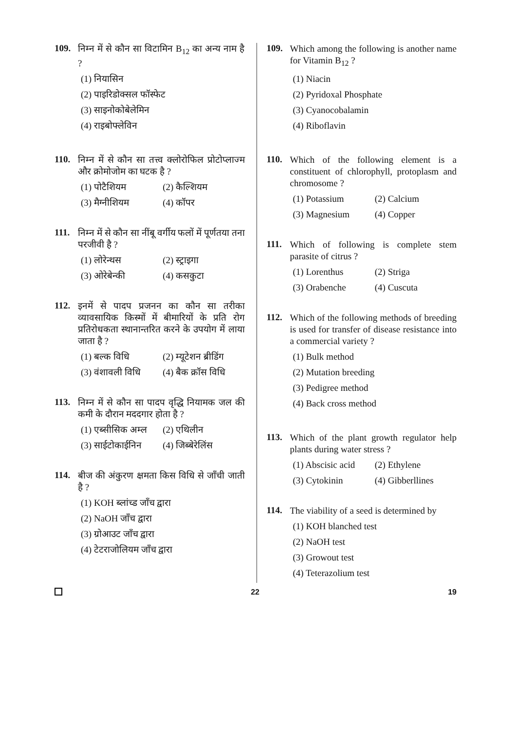109.
निम्न में से कौन सा विटामिन B<sub>12</sub> का अन्य नाम है ?
(1) नियासिन
(2) पाइरिडोक्सल फॉस्फेट
(3) साइनोकोबेलेमिन
(4) राइबोफ्लेविन
110.
निम्न में से कौन सा तत्त्व क्लोरोफिल प्रोटोप्लाज्म और क्रोमोजोम का घटक है ?
(1) पोटैशियम
(2) कैल्शियम
(3) मैग्नीशियम
(4) कॉपर
111.
निम्न में से कौन सा नींबू वर्गीय फलों में पूर्णतया तना परजीवी है ?
(1) लोरेन्थस
(2) स्ट्राइगा
(3) ओरेबेन्की
(4) कसकुटा
112.
इनमें से पादप प्रजनन का कौन सा तरीका व्यावसायिक किस्मों में बीमारियों के प्रति रोग प्रतिरोधकता स्थानान्तरित करने के उपयोग में लाया जाता है ?
(1) बल्क विधि
(2) म्यूटेशन ब्रीडिंग
(3) वंशावली विधि
(4) बैक क्रॉस विधि
113.
निम्न में से कौन सा पादप वृद्धि नियामक जल की कमी के दौरान मददगार होता है ?
(1) एब्सीसिक अम्ल
(2) एथिलीन
(3) साईटोकाईनिन
(4) जिब्बेरेलिंस
114.
बीज की अंकुरण क्षमता किस विधि से जाँची जाती है ?
(1) KOH ब्लांच्ड जाँच द्वारा
(2) NaOH जाँच द्वारा
(3) ग्रोआउट जाँच द्वारा
(4) टेटराजोलियम जाँच द्वारा
109.
Which among the following is another name for Vitamin B<sub>12</sub> ?
(1) Niacin
(2) Pyridoxal Phosphate
(3) Cyanocobalamin
(4) Riboflavin
110.
Which of the following element is a constituent of chlorophyll, protoplasm and chromosome ?
(1) Potassium
(2) Calcium
(3) Magnesium
(4) Copper
111.
Which of following is complete stem parasite of citrus ?
(1) Lorenthus
(2) Striga
(3) Orabenche
(4) Cuscuta
112.
Which of the following methods of breeding is used for transfer of disease resistance into a commercial variety ?
(1) Bulk method
(2) Mutation breeding
(3) Pedigree method
(4) Back cross method
113.
Which of the plant growth regulator help plants during water stress ?
(1) Abscisic acid
(2) Ethylene
(3) Cytokinin
(4) Gibberllines
114.
The viability of a seed is determined by
(1) KOH blanched test
(2) NaOH test
(3) Growout test
(4) Teterazolium test
22 19